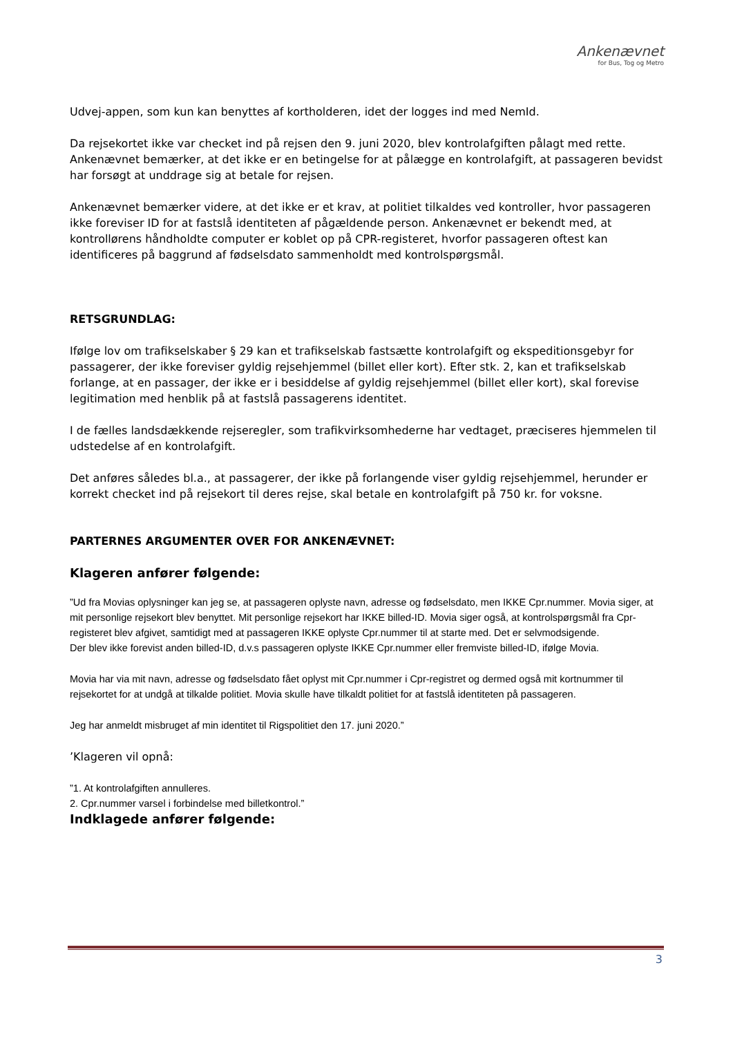Ankenævnet
for Bus, Tog og Metro
Udvej-appen, som kun kan benyttes af kortholderen, idet der logges ind med NemId.
Da rejsekortet ikke var checket ind på rejsen den 9. juni 2020, blev kontrolafgiften pålagt med rette. Ankenævnet bemærker, at det ikke er en betingelse for at pålægge en kontrolafgift, at passageren bevidst har forsøgt at unddrage sig at betale for rejsen.
Ankenævnet bemærker videre, at det ikke er et krav, at politiet tilkaldes ved kontroller, hvor passageren ikke foreviser ID for at fastslå identiteten af pågældende person. Ankenævnet er bekendt med, at kontrollørens håndholdte computer er koblet op på CPR-registeret, hvorfor passageren oftest kan identificeres på baggrund af fødselsdato sammenholdt med kontrolspørgsmål.
RETSGRUNDLAG:
Ifølge lov om trafikselskaber § 29 kan et trafikselskab fastsætte kontrolafgift og ekspeditionsgebyr for passagerer, der ikke foreviser gyldig rejsehjemmel (billet eller kort). Efter stk. 2, kan et trafikselskab forlange, at en passager, der ikke er i besiddelse af gyldig rejsehjemmel (billet eller kort), skal forevise legitimation med henblik på at fastslå passagerens identitet.
I de fælles landsdækkende rejseregler, som trafikvirksomhederne har vedtaget, præciseres hjemmelen til udstedelse af en kontrolafgift.
Det anføres således bl.a., at passagerer, der ikke på forlangende viser gyldig rejsehjemmel, herunder er korrekt checket ind på rejsekort til deres rejse, skal betale en kontrolafgift på 750 kr. for voksne.
PARTERNES ARGUMENTER OVER FOR ANKENÆVNET:
Klageren anfører følgende:
”Ud fra Movias oplysninger kan jeg se, at passageren oplyste navn, adresse og fødselsdato, men IKKE Cpr.nummer. Movia siger, at mit personlige rejsekort blev benyttet. Mit personlige rejsekort har IKKE billed-ID. Movia siger også, at kontrolspørgsmål fra Cpr-registeret blev afgivet, samtidigt med at passageren IKKE oplyste Cpr.nummer til at starte med. Det er selvmodsigende.
Der blev ikke forevist anden billed-ID, d.v.s passageren oplyste IKKE Cpr.nummer eller fremviste billed-ID, ifølge Movia.
Movia har via mit navn, adresse og fødselsdato fået oplyst mit Cpr.nummer i Cpr-registret og dermed også mit kortnummer til rejsekortet for at undgå at tilkalde politiet. Movia skulle have tilkaldt politiet for at fastslå identiteten på passageren.
Jeg har anmeldt misbruget af min identitet til Rigspolitiet den 17. juni 2020.”
’Klageren vil opnå:
”1. At kontrolafgiften annulleres.
2. Cpr.nummer varsel i forbindelse med billetkontrol.”
Indklagede anfører følgende:
3